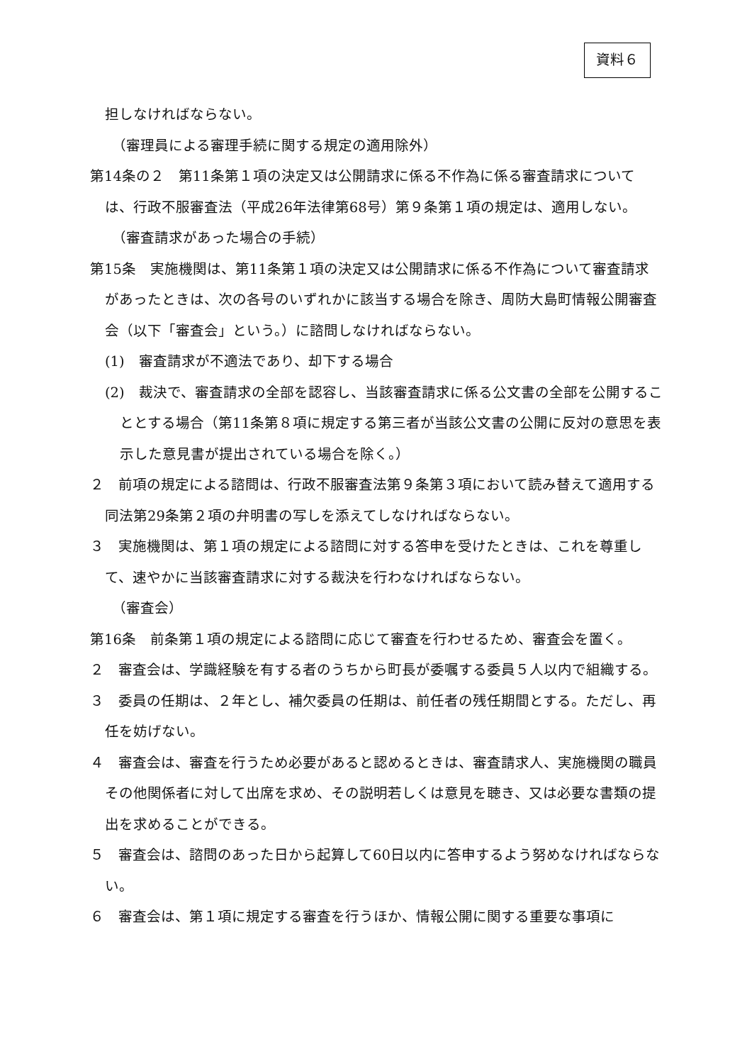資料６
担しなければならない。
（審理員による審理手続に関する規定の適用除外）
第14条の２　第11条第１項の決定又は公開請求に係る不作為に係る審査請求については、行政不服審査法（平成26年法律第68号）第９条第１項の規定は、適用しない。
（審査請求があった場合の手続）
第15条　実施機関は、第11条第１項の決定又は公開請求に係る不作為について審査請求があったときは、次の各号のいずれかに該当する場合を除き、周防大島町情報公開審査会（以下「審査会」という。）に諮問しなければならない。
(1)　審査請求が不適法であり、却下する場合
(2)　裁決で、審査請求の全部を認容し、当該審査請求に係る公文書の全部を公開することとする場合（第11条第８項に規定する第三者が当該公文書の公開に反対の意思を表示した意見書が提出されている場合を除く。）
２　前項の規定による諮問は、行政不服審査法第９条第３項において読み替えて適用する同法第29条第２項の弁明書の写しを添えてしなければならない。
３　実施機関は、第１項の規定による諮問に対する答申を受けたときは、これを尊重して、速やかに当該審査請求に対する裁決を行わなければならない。
（審査会）
第16条　前条第１項の規定による諮問に応じて審査を行わせるため、審査会を置く。
２　審査会は、学識経験を有する者のうちから町長が委嘱する委員５人以内で組織する。
３　委員の任期は、２年とし、補欠委員の任期は、前任者の残任期間とする。ただし、再任を妨げない。
４　審査会は、審査を行うため必要があると認めるときは、審査請求人、実施機関の職員その他関係者に対して出席を求め、その説明若しくは意見を聴き、又は必要な書類の提出を求めることができる。
５　審査会は、諮問のあった日から起算して60日以内に答申するよう努めなければならない。
６　審査会は、第１項に規定する審査を行うほか、情報公開に関する重要な事項に